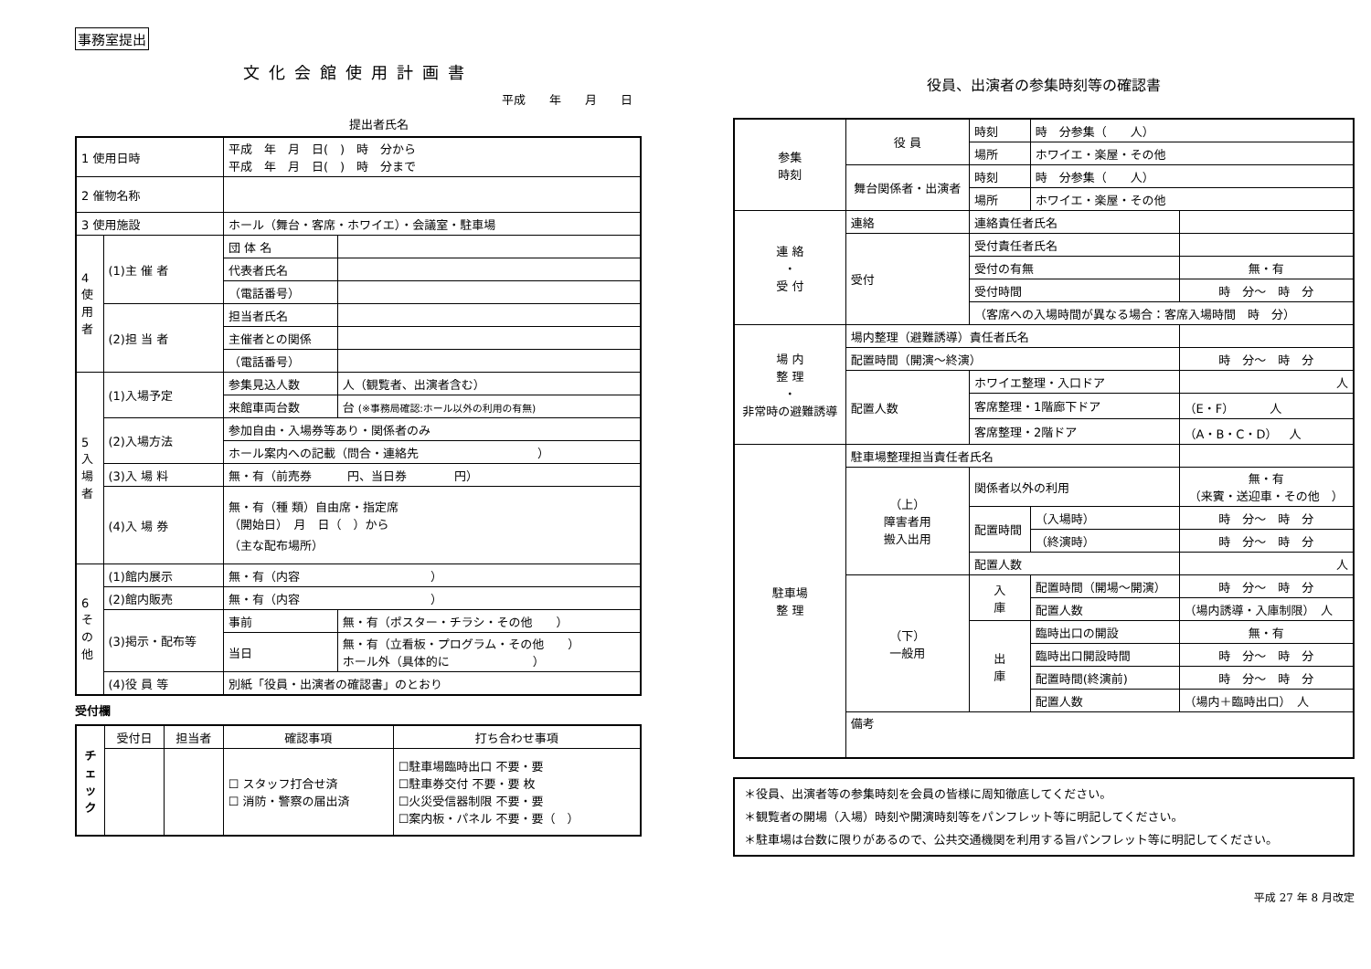事務室提出
文化会館使用計画書
平成　　年　　月　　日
提出者氏名
| 1 使用日時 | | 平成 年 月 日( ) 時 分から 平成 年 月 日( ) 時 分まで | |
| 2 催物名称 | | | |
| 3 使用施設 | | ホール（舞台・客席・ホワイエ）・会議室・駐車場 | |
| 4 使 用 者 | (1)主 催 者 | 団 体 名 | |
| | | 代表者氏名 | |
| | | （電話番号） | |
| | (2)担 当 者 | 担当者氏名 | |
| | | 主催者との関係 | |
| | | （電話番号） | |
| 5 入 場 者 | (1)入場予定 | 参集見込人数 | 人（観覧者、出演者含む） |
| | | 来館車両台数 | 台 (※事務局確認:ホール以外の利用の有無) |
| | (2)入場方法 | 参加自由・入場券等あり・関係者のみ | |
| | | ホール案内への記載（問合・連絡先 ） | |
| | (3)入 場 料 | 無・有（前売券 円、当日券 円） | |
| | (4)入 場 券 | 無・有（種 類）自由席・指定席 （開始日） 月 日（ ）から （主な配布場所） | |
| 6 そ の 他 | (1)館内展示 | 無・有（内容 ） | |
| | (2)館内販売 | 無・有（内容 ） | |
| | (3)掲示・配布等 | 事前 | 無・有（ポスター・チラシ・その他 ） |
| | | 当日 | 無・有（立看板・プログラム・その他 ） ホール外（具体的に ） |
| | (4)役 員 等 | 別紙「役員・出演者の確認書」のとおり | |
受付欄
| チ ェ ッ ク | 受付日 | 担当者 | 確認事項 | 打ち合わせ事項 |
| | | | ☐ スタッフ打合せ済 ☐ 消防・警察の届出済 | ☐駐車場臨時出口 不要・要 ☐駐車券交付 不要・要 枚 ☐火災受信器制限 不要・要 ☐案内板・パネル 不要・要（ ） |
役員、出演者の参集時刻等の確認書
| 参集 時刻 | 役 員 | 時刻 | 時 分参集（ 人） | |
| | | 場所 | ホワイエ・楽屋・その他 | |
| | 舞台関係者・出演者 | 時刻 | 時 分参集（ 人） | |
| | | 場所 | ホワイエ・楽屋・その他 | |
| 連 絡 ・ 受 付 | 連絡 | 連絡責任者氏名 | | |
| | 受付 | 受付責任者氏名 | | |
| | | 受付の有無 | | 無・有 |
| | | 受付時間 | | 時 分～ 時 分 |
| | | （客席への入場時間が異なる場合：客席入場時間 時 分） | | |
| 場 内 整 理 ・ 非常時の避難誘導 | 場内整理（避難誘導）責任者氏名 | | | |
| | 配置時間（開演～終演） | | | 時 分～ 時 分 |
| | 配置人数 | ホワイエ整理・入口ドア | | 人 |
| | | 客席整理・1階廊下ドア | | （E・F） 人 |
| | | 客席整理・2階ドア | | （A・B・C・D） 人 |
| 駐車場 整 理 | 駐車場整理担当責任者氏名 | | | |
| | （上） 障害者用 搬入出用 | 関係者以外の利用 | | 無・有 （来賓・送迎車・その他 ） |
| | | 配置時間 | （入場時） | 時 分～ 時 分 |
| | | | （終演時） | 時 分～ 時 分 |
| | | 配置人数 | | 人 |
| | （下） 一般用 | 入 庫 | 配置時間（開場～開演） | 時 分～ 時 分 |
| | | | 配置人数 | （場内誘導・入庫制限） 人 |
| | | 出 庫 | 臨時出口の開設 | 無・有 |
| | | | 臨時出口開設時間 | 時 分～ 時 分 |
| | | | 配置時間(終演前) | 時 分～ 時 分 |
| | | | 配置人数 | （場内＋臨時出口） 人 |
| | 備考 | | | |
＊役員、出演者等の参集時刻を会員の皆様に周知徹底してください。
＊観覧者の開場（入場）時刻や開演時刻等をパンフレット等に明記してください。
＊駐車場は台数に限りがあるので、公共交通機関を利用する旨パンフレット等に明記してください。
平成 27 年 8 月改定